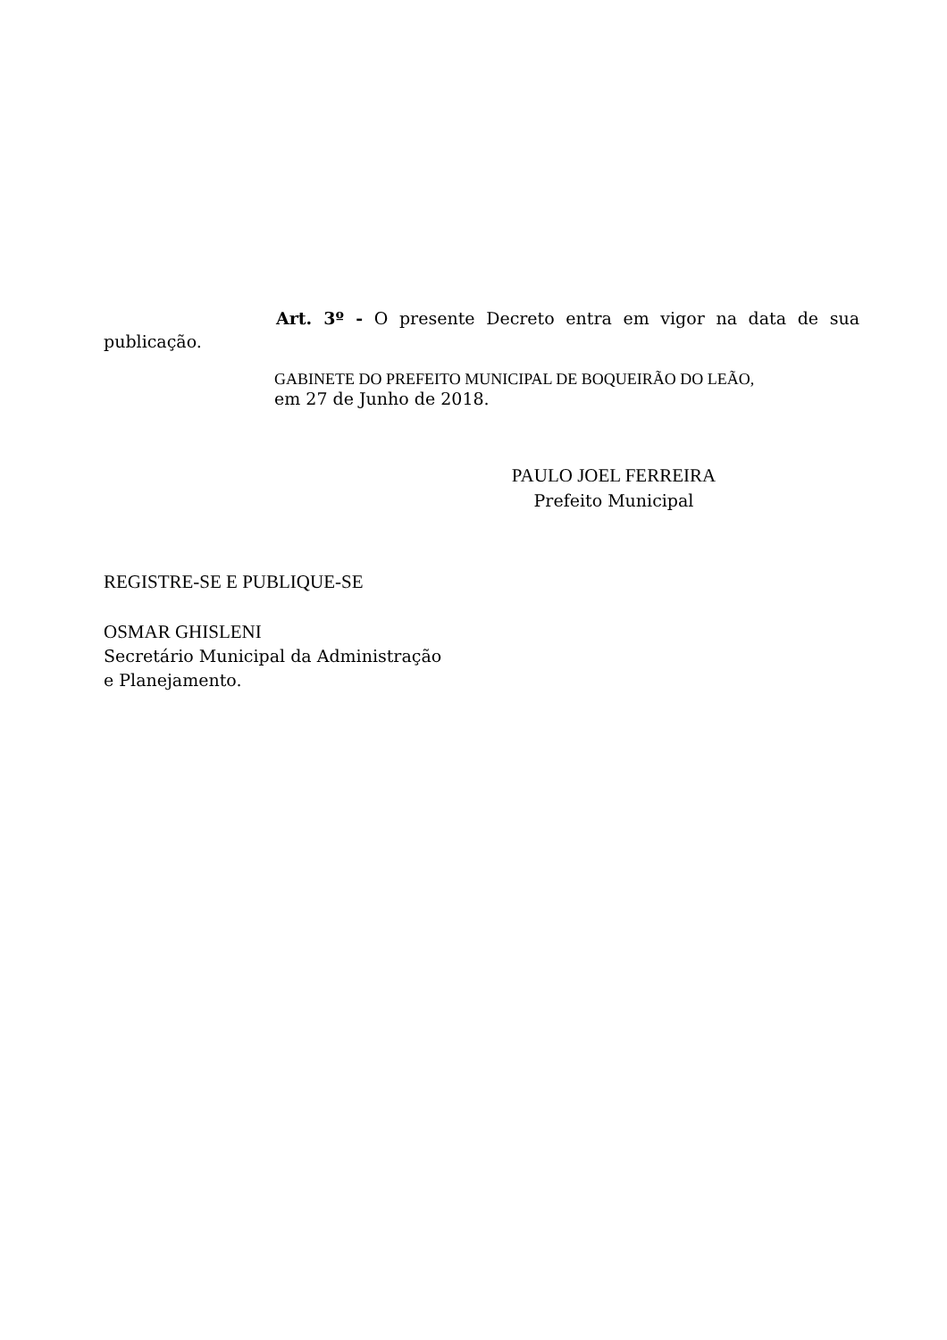Art. 3º - O presente Decreto entra em vigor na data de sua publicação.
GABINETE DO PREFEITO MUNICIPAL DE BOQUEIRÃO DO LEÃO,
em 27 de Junho de 2018.
PAULO JOEL FERREIRA
Prefeito Municipal
REGISTRE-SE E PUBLIQUE-SE
OSMAR GHISLENI
Secretário Municipal da Administração
e Planejamento.